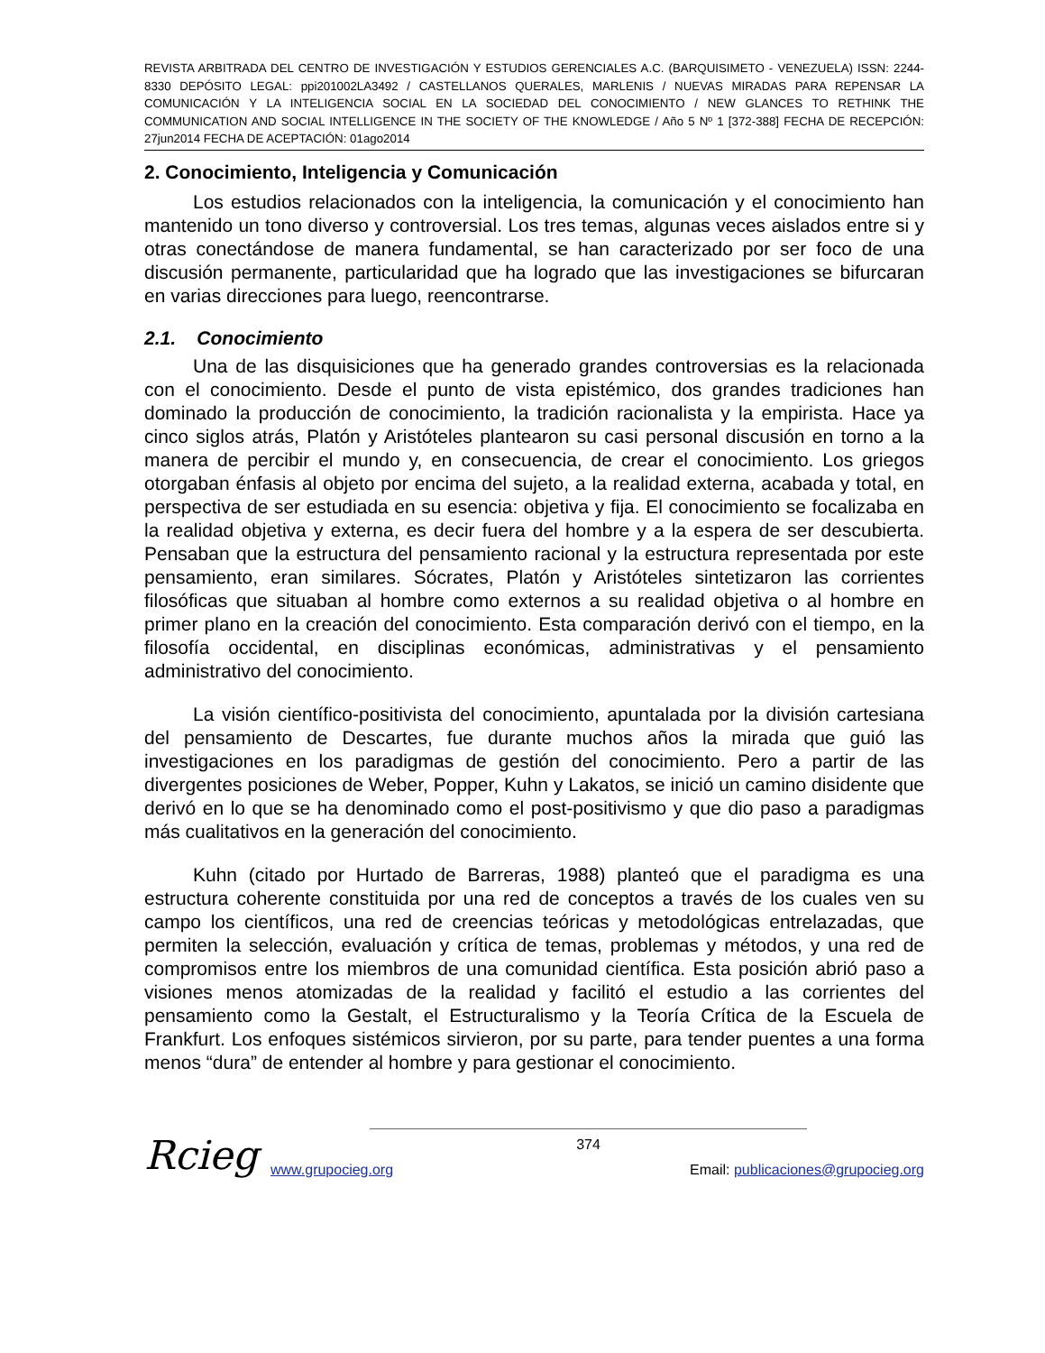REVISTA ARBITRADA DEL CENTRO DE INVESTIGACIÓN Y ESTUDIOS GERENCIALES A.C. (BARQUISIMETO - VENEZUELA) ISSN: 2244-8330 DEPÓSITO LEGAL: ppi201002LA3492 / CASTELLANOS QUERALES, MARLENIS / NUEVAS MIRADAS PARA REPENSAR LA COMUNICACIÓN Y LA INTELIGENCIA SOCIAL EN LA SOCIEDAD DEL CONOCIMIENTO / NEW GLANCES TO RETHINK THE COMMUNICATION AND SOCIAL INTELLIGENCE IN THE SOCIETY OF THE KNOWLEDGE / Año 5 Nº 1 [372-388] FECHA DE RECEPCIÓN: 27jun2014 FECHA DE ACEPTACIÓN: 01ago2014
2. Conocimiento, Inteligencia y Comunicación
Los estudios relacionados con la inteligencia, la comunicación y el conocimiento han mantenido un tono diverso y controversial. Los tres temas, algunas veces aislados entre si y otras conectándose de manera fundamental, se han caracterizado por ser foco de una discusión permanente, particularidad que ha logrado que las investigaciones se bifurcaran en varias direcciones para luego, reencontrarse.
2.1. Conocimiento
Una de las disquisiciones que ha generado grandes controversias es la relacionada con el conocimiento. Desde el punto de vista epistémico, dos grandes tradiciones han dominado la producción de conocimiento, la tradición racionalista y la empirista. Hace ya cinco siglos atrás, Platón y Aristóteles plantearon su casi personal discusión en torno a la manera de percibir el mundo y, en consecuencia, de crear el conocimiento. Los griegos otorgaban énfasis al objeto por encima del sujeto, a la realidad externa, acabada y total, en perspectiva de ser estudiada en su esencia: objetiva y fija. El conocimiento se focalizaba en la realidad objetiva y externa, es decir fuera del hombre y a la espera de ser descubierta. Pensaban que la estructura del pensamiento racional y la estructura representada por este pensamiento, eran similares. Sócrates, Platón y Aristóteles sintetizaron las corrientes filosóficas que situaban al hombre como externos a su realidad objetiva o al hombre en primer plano en la creación del conocimiento. Esta comparación derivó con el tiempo, en la filosofía occidental, en disciplinas económicas, administrativas y el pensamiento administrativo del conocimiento.
La visión científico-positivista del conocimiento, apuntalada por la división cartesiana del pensamiento de Descartes, fue durante muchos años la mirada que guió las investigaciones en los paradigmas de gestión del conocimiento. Pero a partir de las divergentes posiciones de Weber, Popper, Kuhn y Lakatos, se inició un camino disidente que derivó en lo que se ha denominado como el post-positivismo y que dio paso a paradigmas más cualitativos en la generación del conocimiento.
Kuhn (citado por Hurtado de Barreras, 1988) planteó que el paradigma es una estructura coherente constituida por una red de conceptos a través de los cuales ven su campo los científicos, una red de creencias teóricas y metodológicas entrelazadas, que permiten la selección, evaluación y crítica de temas, problemas y métodos, y una red de compromisos entre los miembros de una comunidad científica. Esta posición abrió paso a visiones menos atomizadas de la realidad y facilitó el estudio a las corrientes del pensamiento como la Gestalt, el Estructuralismo y la Teoría Crítica de la Escuela de Frankfurt. Los enfoques sistémicos sirvieron, por su parte, para tender puentes a una forma menos “dura” de entender al hombre y para gestionar el conocimiento.
Rcieg
374
www.grupocieg.org Email: publicaciones@grupocieg.org